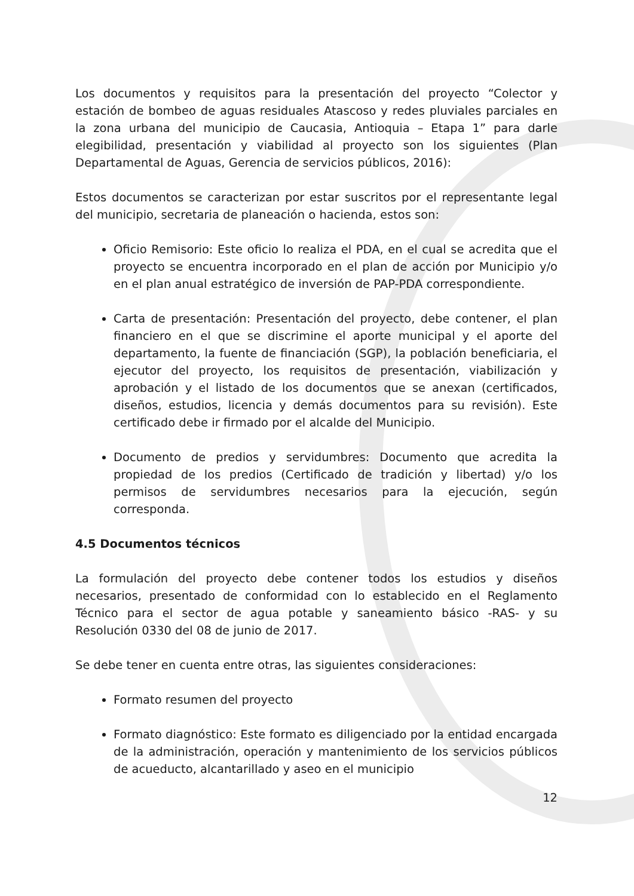Los documentos y requisitos para la presentación del proyecto “Colector y estación de bombeo de aguas residuales Atascoso y redes pluviales parciales en la zona urbana del municipio de Caucasia, Antioquia – Etapa 1” para darle elegibilidad, presentación y viabilidad al proyecto son los siguientes (Plan Departamental de Aguas, Gerencia de servicios públicos, 2016):
Estos documentos se caracterizan por estar suscritos por el representante legal del municipio, secretaria de planeación o hacienda, estos son:
Oficio Remisorio: Este oficio lo realiza el PDA, en el cual se acredita que el proyecto se encuentra incorporado en el plan de acción por Municipio y/o en el plan anual estratégico de inversión de PAP-PDA correspondiente.
Carta de presentación: Presentación del proyecto, debe contener, el plan financiero en el que se discrimine el aporte municipal y el aporte del departamento, la fuente de financiación (SGP), la población beneficiaria, el ejecutor del proyecto, los requisitos de presentación, viabilización y aprobación y el listado de los documentos que se anexan (certificados, diseños, estudios, licencia y demás documentos para su revisión). Este certificado debe ir firmado por el alcalde del Municipio.
Documento de predios y servidumbres: Documento que acredita la propiedad de los predios (Certificado de tradición y libertad) y/o los permisos de servidumbres necesarios para la ejecución, según corresponda.
4.5 Documentos técnicos
La formulación del proyecto debe contener todos los estudios y diseños necesarios, presentado de conformidad con lo establecido en el Reglamento Técnico para el sector de agua potable y saneamiento básico -RAS- y su Resolución 0330 del 08 de junio de 2017.
Se debe tener en cuenta entre otras, las siguientes consideraciones:
Formato resumen del proyecto
Formato diagnóstico: Este formato es diligenciado por la entidad encargada de la administración, operación y mantenimiento de los servicios públicos de acueducto, alcantarillado y aseo en el municipio
12